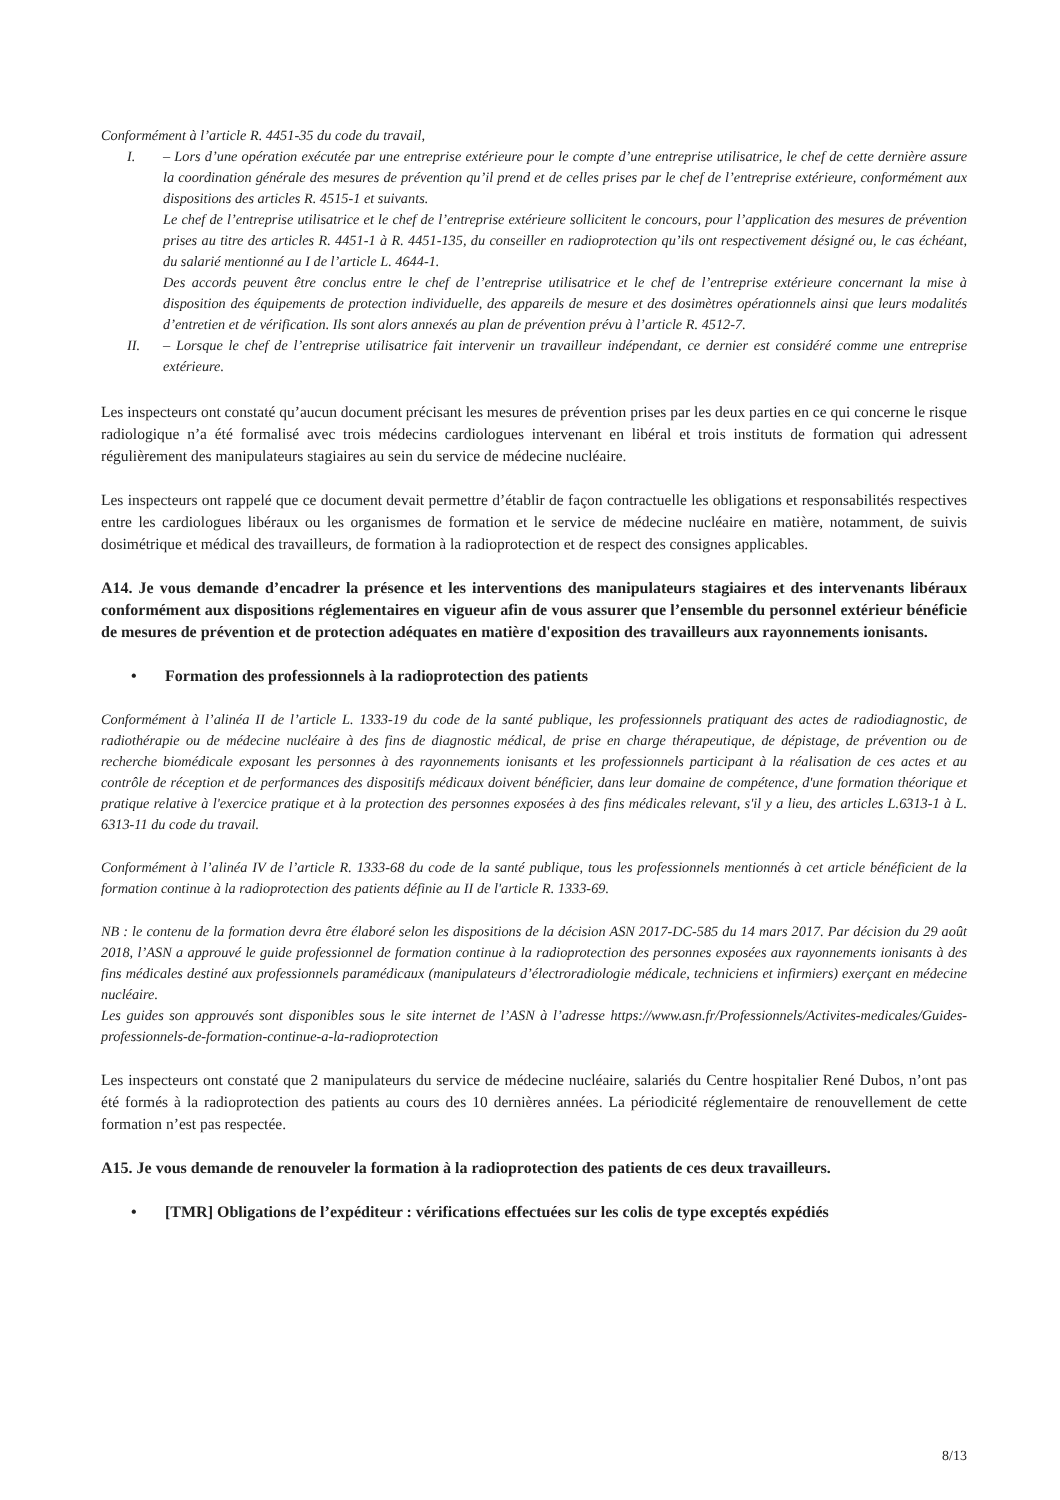Conformément à l’article R. 4451-35 du code du travail,
I. – Lors d’une opération exécutée par une entreprise extérieure pour le compte d’une entreprise utilisatrice, le chef de cette dernière assure la coordination générale des mesures de prévention qu’il prend et de celles prises par le chef de l’entreprise extérieure, conformément aux dispositions des articles R. 4515-1 et suivants.
Le chef de l’entreprise utilisatrice et le chef de l’entreprise extérieure sollicitent le concours, pour l’application des mesures de prévention prises au titre des articles R. 4451-1 à R. 4451-135, du conseiller en radioprotection qu’ils ont respectivement désigné ou, le cas échéant, du salarié mentionné au I de l’article L. 4644-1.
Des accords peuvent être conclus entre le chef de l’entreprise utilisatrice et le chef de l’entreprise extérieure concernant la mise à disposition des équipements de protection individuelle, des appareils de mesure et des dosimètres opérationnels ainsi que leurs modalités d’entretien et de vérification. Ils sont alors annexés au plan de prévention prévu à l’article R. 4512-7.
II. – Lorsque le chef de l’entreprise utilisatrice fait intervenir un travailleur indépendant, ce dernier est considéré comme une entreprise extérieure.
Les inspecteurs ont constaté qu’aucun document précisant les mesures de prévention prises par les deux parties en ce qui concerne le risque radiologique n’a été formalisé avec trois médecins cardiologues intervenant en libéral et trois instituts de formation qui adressent régulièrement des manipulateurs stagiaires au sein du service de médecine nucléaire.
Les inspecteurs ont rappelé que ce document devait permettre d’établir de façon contractuelle les obligations et responsabilités respectives entre les cardiologues libéraux ou les organismes de formation et le service de médecine nucléaire en matière, notamment, de suivis dosimétrique et médical des travailleurs, de formation à la radioprotection et de respect des consignes applicables.
A14. Je vous demande d’encadrer la présence et les interventions des manipulateurs stagiaires et des intervenants libéraux conformément aux dispositions réglementaires en vigueur afin de vous assurer que l’ensemble du personnel extérieur bénéficie de mesures de prévention et de protection adéquates en matière d'exposition des travailleurs aux rayonnements ionisants.
• Formation des professionnels à la radioprotection des patients
Conformément à l’alinéa II de l’article L. 1333-19 du code de la santé publique, les professionnels pratiquant des actes de radiodiagnostic, de radiothérapie ou de médecine nucléaire à des fins de diagnostic médical, de prise en charge thérapeutique, de dépistage, de prévention ou de recherche biomédicale exposant les personnes à des rayonnements ionisants et les professionnels participant à la réalisation de ces actes et au contrôle de réception et de performances des dispositifs médicaux doivent bénéficier, dans leur domaine de compétence, d'une formation théorique et pratique relative à l'exercice pratique et à la protection des personnes exposées à des fins médicales relevant, s'il y a lieu, des articles L.6313-1 à L. 6313-11 du code du travail.
Conformément à l’alinéa IV de l’article R. 1333-68 du code de la santé publique, tous les professionnels mentionnés à cet article bénéficient de la formation continue à la radioprotection des patients définie au II de l'article R. 1333-69.
NB : le contenu de la formation devra être élaboré selon les dispositions de la décision ASN 2017-DC-585 du 14 mars 2017. Par décision du 29 août 2018, l’ASN a approuvé le guide professionnel de formation continue à la radioprotection des personnes exposées aux rayonnements ionisants à des fins médicales destiné aux professionnels paramédicaux (manipulateurs d’électroradiologie médicale, techniciens et infirmiers) exerçant en médecine nucléaire.
Les guides son approuvés sont disponibles sous le site internet de l’ASN à l’adresse https://www.asn.fr/Professionnels/Activites-medicales/Guides-professionnels-de-formation-continue-a-la-radioprotection
Les inspecteurs ont constaté que 2 manipulateurs du service de médecine nucléaire, salariés du Centre hospitalier René Dubos, n’ont pas été formés à la radioprotection des patients au cours des 10 dernières années. La périodicité réglementaire de renouvellement de cette formation n’est pas respectée.
A15. Je vous demande de renouveler la formation à la radioprotection des patients de ces deux travailleurs.
• [TMR] Obligations de l’expéditeur : vérifications effectuées sur les colis de type exceptés expédiés
8/13